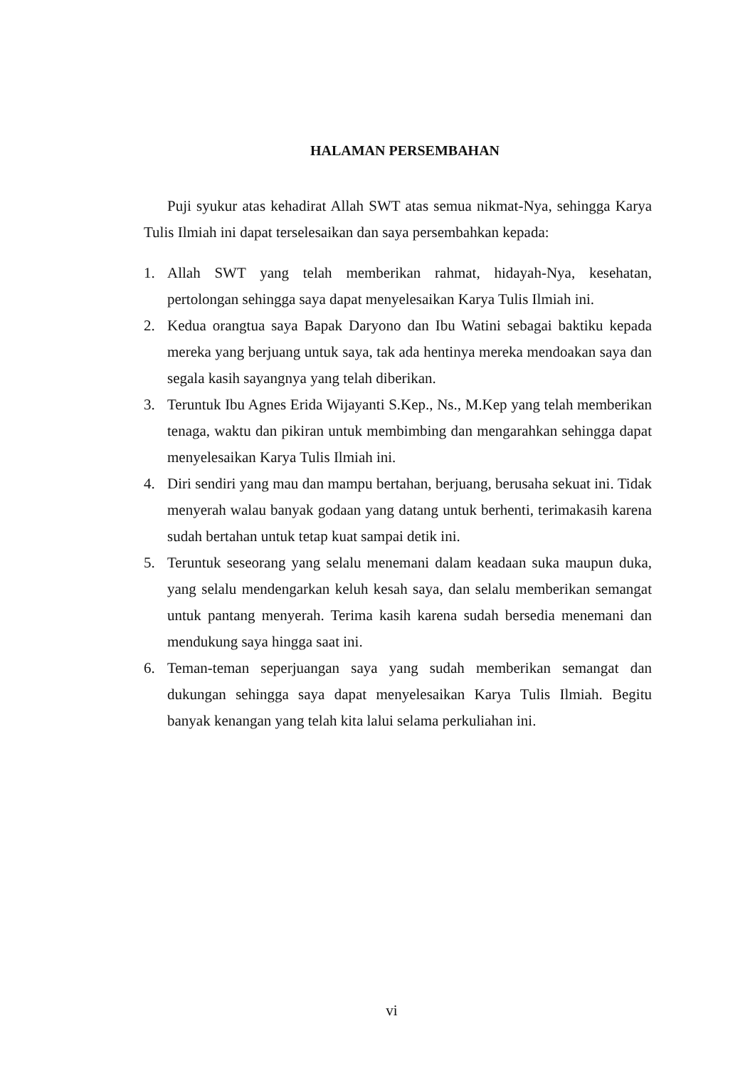HALAMAN PERSEMBAHAN
Puji syukur atas kehadirat Allah SWT atas semua nikmat-Nya, sehingga Karya Tulis Ilmiah ini dapat terselesaikan dan saya persembahkan kepada:
1. Allah SWT yang telah memberikan rahmat, hidayah-Nya, kesehatan, pertolongan sehingga saya dapat menyelesaikan Karya Tulis Ilmiah ini.
2. Kedua orangtua saya Bapak Daryono dan Ibu Watini sebagai baktiku kepada mereka yang berjuang untuk saya, tak ada hentinya mereka mendoakan saya dan segala kasih sayangnya yang telah diberikan.
3. Teruntuk Ibu Agnes Erida Wijayanti S.Kep., Ns., M.Kep yang telah memberikan tenaga, waktu dan pikiran untuk membimbing dan mengarahkan sehingga dapat menyelesaikan Karya Tulis Ilmiah ini.
4. Diri sendiri yang mau dan mampu bertahan, berjuang, berusaha sekuat ini. Tidak menyerah walau banyak godaan yang datang untuk berhenti, terimakasih karena sudah bertahan untuk tetap kuat sampai detik ini.
5. Teruntuk seseorang yang selalu menemani dalam keadaan suka maupun duka, yang selalu mendengarkan keluh kesah saya, dan selalu memberikan semangat untuk pantang menyerah. Terima kasih karena sudah bersedia menemani dan mendukung saya hingga saat ini.
6. Teman-teman seperjuangan saya yang sudah memberikan semangat dan dukungan sehingga saya dapat menyelesaikan Karya Tulis Ilmiah. Begitu banyak kenangan yang telah kita lalui selama perkuliahan ini.
vi